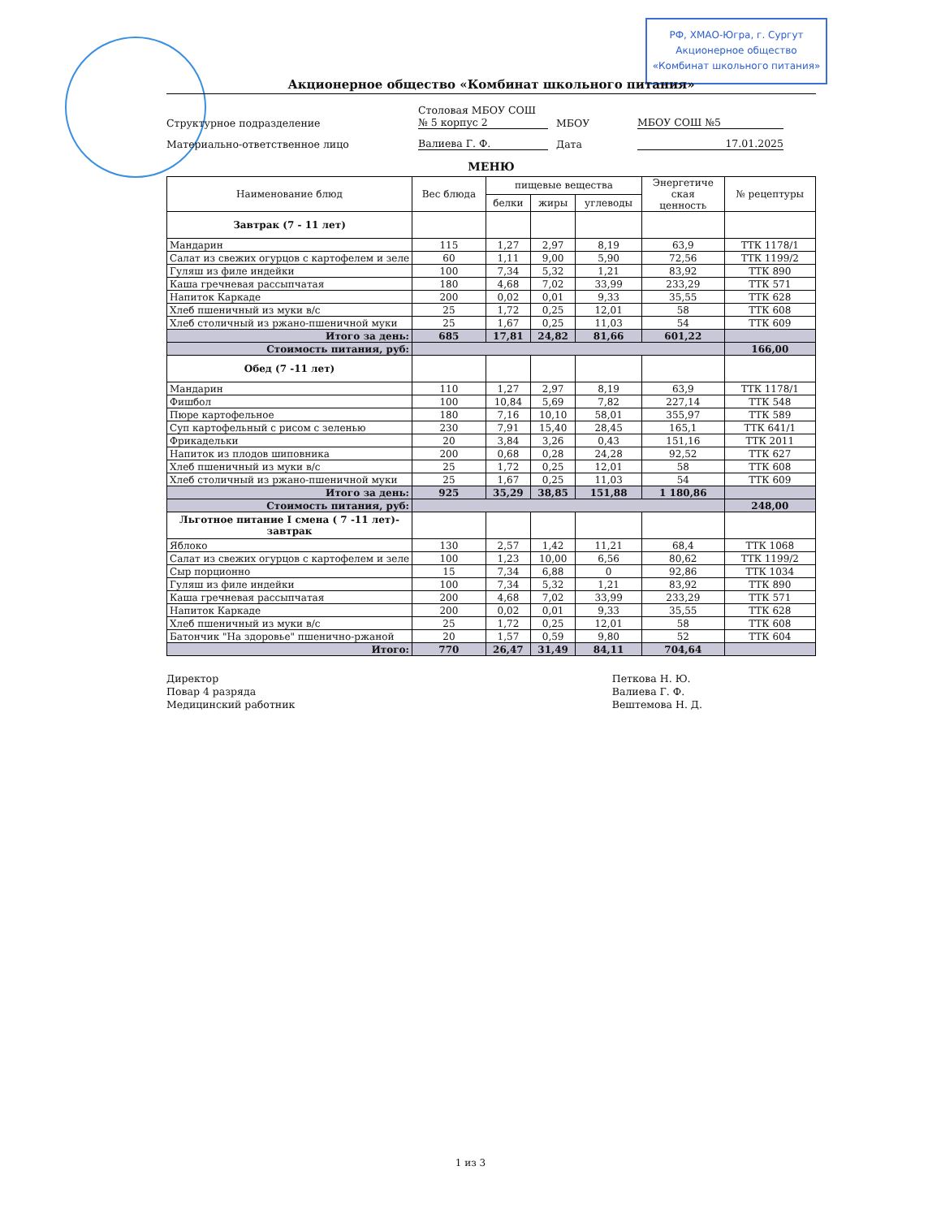РФ, ХМАО-Югра, г. Сургут
Акционерное общество
«Комбинат школьного питания»
Акционерное общество «Комбинат школьного питания»
Структурное подразделение
Столовая МБОУ СОШ
№ 5 корпус 2
МБОУ
МБОУ СОШ №5
Материально-ответственное лицо
Валиева Г. Ф.
Дата
17.01.2025
МЕНЮ
| Наименование блюд | Вес блюда | пищевые вещества | | | Энергетиче ская ценность | № рецептуры |
| --- | --- | --- | --- | --- | --- | --- |
| | | белки | жиры | углеводы | | |
| Завтрак (7 - 11 лет) | | | | | | |
| Мандарин | 115 | 1,27 | 2,97 | 8,19 | 63,9 | ТТК 1178/1 |
| Салат из свежих огурцов с картофелем и зеле | 60 | 1,11 | 9,00 | 5,90 | 72,56 | ТТК 1199/2 |
| Гуляш из филе индейки | 100 | 7,34 | 5,32 | 1,21 | 83,92 | ТТК 890 |
| Каша гречневая рассыпчатая | 180 | 4,68 | 7,02 | 33,99 | 233,29 | ТТК 571 |
| Напиток Каркаде | 200 | 0,02 | 0,01 | 9,33 | 35,55 | ТТК 628 |
| Хлеб пшеничный из муки в/с | 25 | 1,72 | 0,25 | 12,01 | 58 | ТТК 608 |
| Хлеб столичный из ржано-пшеничной муки | 25 | 1,67 | 0,25 | 11,03 | 54 | ТТК 609 |
| Итого за день: | 685 | 17,81 | 24,82 | 81,66 | 601,22 | |
| Стоимость питания, руб: | | | | | | 166,00 |
| Обед (7 -11 лет) | | | | | | |
| Мандарин | 110 | 1,27 | 2,97 | 8,19 | 63,9 | ТТК 1178/1 |
| Фишбол | 100 | 10,84 | 5,69 | 7,82 | 227,14 | ТТК 548 |
| Пюре картофельное | 180 | 7,16 | 10,10 | 58,01 | 355,97 | ТТК 589 |
| Суп картофельный с рисом с зеленью | 230 | 7,91 | 15,40 | 28,45 | 165,1 | ТТК 641/1 |
| Фрикадельки | 20 | 3,84 | 3,26 | 0,43 | 151,16 | ТТК 2011 |
| Напиток из плодов шиповника | 200 | 0,68 | 0,28 | 24,28 | 92,52 | ТТК 627 |
| Хлеб пшеничный из муки в/с | 25 | 1,72 | 0,25 | 12,01 | 58 | ТТК 608 |
| Хлеб столичный из ржано-пшеничной муки | 25 | 1,67 | 0,25 | 11,03 | 54 | ТТК 609 |
| Итого за день: | 925 | 35,29 | 38,85 | 151,88 | 1 180,86 | |
| Стоимость питания, руб: | | | | | | 248,00 |
| Льготное питание I смена ( 7 -11 лет)- завтрак | | | | | | |
| Яблоко | 130 | 2,57 | 1,42 | 11,21 | 68,4 | ТТК 1068 |
| Салат из свежих огурцов с картофелем и зеле | 100 | 1,23 | 10,00 | 6,56 | 80,62 | ТТК 1199/2 |
| Сыр порционно | 15 | 7,34 | 6,88 | 0 | 92,86 | ТТК 1034 |
| Гуляш из филе индейки | 100 | 7,34 | 5,32 | 1,21 | 83,92 | ТТК 890 |
| Каша гречневая рассыпчатая | 200 | 4,68 | 7,02 | 33,99 | 233,29 | ТТК 571 |
| Напиток Каркаде | 200 | 0,02 | 0,01 | 9,33 | 35,55 | ТТК 628 |
| Хлеб пшеничный из муки в/с | 25 | 1,72 | 0,25 | 12,01 | 58 | ТТК 608 |
| Батончик "На здоровье" пшенично-ржаной | 20 | 1,57 | 0,59 | 9,80 | 52 | ТТК 604 |
| Итого: | 770 | 26,47 | 31,49 | 84,11 | 704,64 | |
Директор
Повар 4 разряда
Медицинский работник
Петкова Н. Ю.
Валиева Г. Ф.
Вештемова Н. Д.
1 из 3